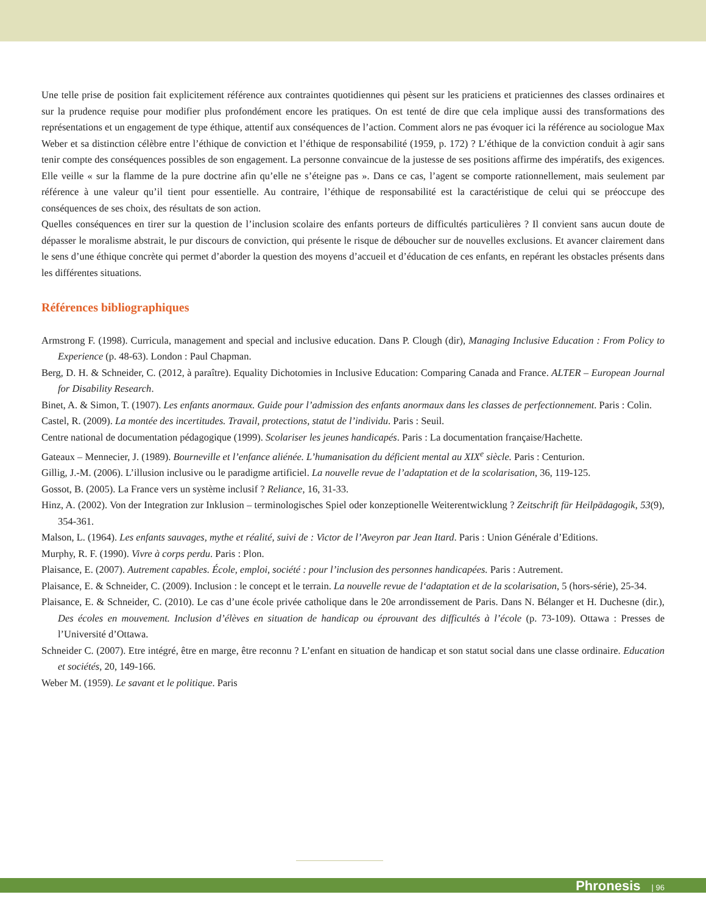Une telle prise de position fait explicitement référence aux contraintes quotidiennes qui pèsent sur les praticiens et praticiennes des classes ordinaires et sur la prudence requise pour modifier plus profondément encore les pratiques. On est tenté de dire que cela implique aussi des transformations des représentations et un engagement de type éthique, attentif aux conséquences de l’action. Comment alors ne pas évoquer ici la référence au sociologue Max Weber et sa distinction célèbre entre l’éthique de conviction et l’éthique de responsabilité (1959, p. 172) ? L’éthique de la conviction conduit à agir sans tenir compte des conséquences possibles de son engagement. La personne convaincue de la justesse de ses positions affirme des impératifs, des exigences. Elle veille « sur la flamme de la pure doctrine afin qu’elle ne s’éteigne pas ». Dans ce cas, l’agent se comporte rationnellement, mais seulement par référence à une valeur qu’il tient pour essentielle. Au contraire, l’éthique de responsabilité est la caractéristique de celui qui se préoccupe des conséquences de ses choix, des résultats de son action.
Quelles conséquences en tirer sur la question de l’inclusion scolaire des enfants porteurs de difficultés particulières ? Il convient sans aucun doute de dépasser le moralisme abstrait, le pur discours de conviction, qui présente le risque de déboucher sur de nouvelles exclusions. Et avancer clairement dans le sens d’une éthique concrète qui permet d’aborder la question des moyens d’accueil et d’éducation de ces enfants, en repérant les obstacles présents dans les différentes situations.
Références bibliographiques
Armstrong F. (1998). Curricula, management and special and inclusive education. Dans P. Clough (dir), Managing Inclusive Education : From Policy to Experience (p. 48-63). London : Paul Chapman.
Berg, D. H. & Schneider, C. (2012, à paraître). Equality Dichotomies in Inclusive Education: Comparing Canada and France. ALTER – European Journal for Disability Research.
Binet, A. & Simon, T. (1907). Les enfants anormaux. Guide pour l’admission des enfants anormaux dans les classes de perfectionnement. Paris : Colin.
Castel, R. (2009). La montée des incertitudes. Travail, protections, statut de l’individu. Paris : Seuil.
Centre national de documentation pédagogique (1999). Scolariser les jeunes handicapés. Paris : La documentation française/Hachette.
Gateaux – Mennecier, J. (1989). Bourneville et l’enfance aliénée. L’humanisation du déficient mental au XIX<sup>e</sup> siècle. Paris : Centurion.
Gillig, J.-M. (2006). L’illusion inclusive ou le paradigme artificiel. La nouvelle revue de l’adaptation et de la scolarisation, 36, 119-125.
Gossot, B. (2005). La France vers un système inclusif ? Reliance, 16, 31-33.
Hinz, A. (2002). Von der Integration zur Inklusion – terminologisches Spiel oder konzeptionelle Weiterentwicklung ? Zeitschrift für Heilpädagogik, 53(9), 354-361.
Malson, L. (1964). Les enfants sauvages, mythe et réalité, suivi de : Victor de l’Aveyron par Jean Itard. Paris : Union Générale d’Editions.
Murphy, R. F. (1990). Vivre à corps perdu. Paris : Plon.
Plaisance, E. (2007). Autrement capables. École, emploi, société : pour l’inclusion des personnes handicapées. Paris : Autrement.
Plaisance, E. & Schneider, C. (2009). Inclusion : le concept et le terrain. La nouvelle revue de l‘adaptation et de la scolarisation, 5 (hors-série), 25-34.
Plaisance, E. & Schneider, C. (2010). Le cas d’une école privée catholique dans le 20e arrondissement de Paris. Dans N. Bélanger et H. Duchesne (dir.), Des écoles en mouvement. Inclusion d’élèves en situation de handicap ou éprouvant des difficultés à l’école (p. 73-109). Ottawa : Presses de l’Université d’Ottawa.
Schneider C. (2007). Etre intégré, être en marge, être reconnu ? L’enfant en situation de handicap et son statut social dans une classe ordinaire. Education et sociétés, 20, 149-166.
Weber M. (1959). Le savant et le politique. Paris
Phronesis | 96